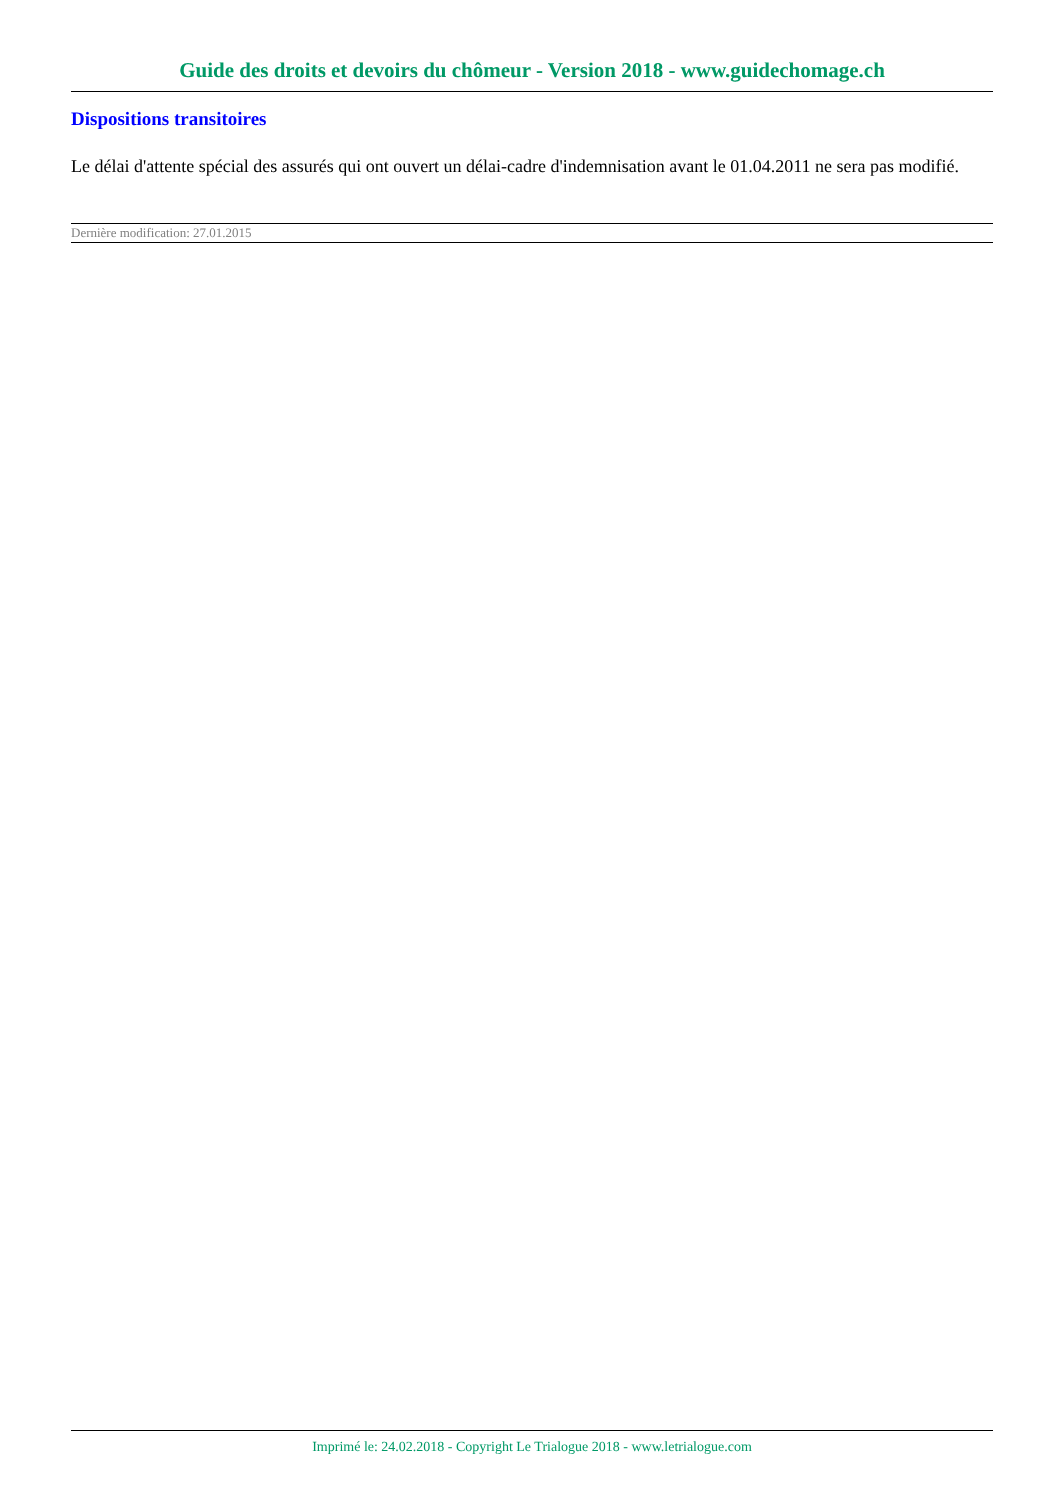Guide des droits et devoirs du chômeur - Version 2018 - www.guidechomage.ch
Dispositions transitoires
Le délai d'attente spécial des assurés qui ont ouvert un délai-cadre d'indemnisation avant le 01.04.2011 ne sera pas modifié.
Dernière modification: 27.01.2015
Imprimé le: 24.02.2018 - Copyright Le Trialogue 2018 - www.letrialogue.com